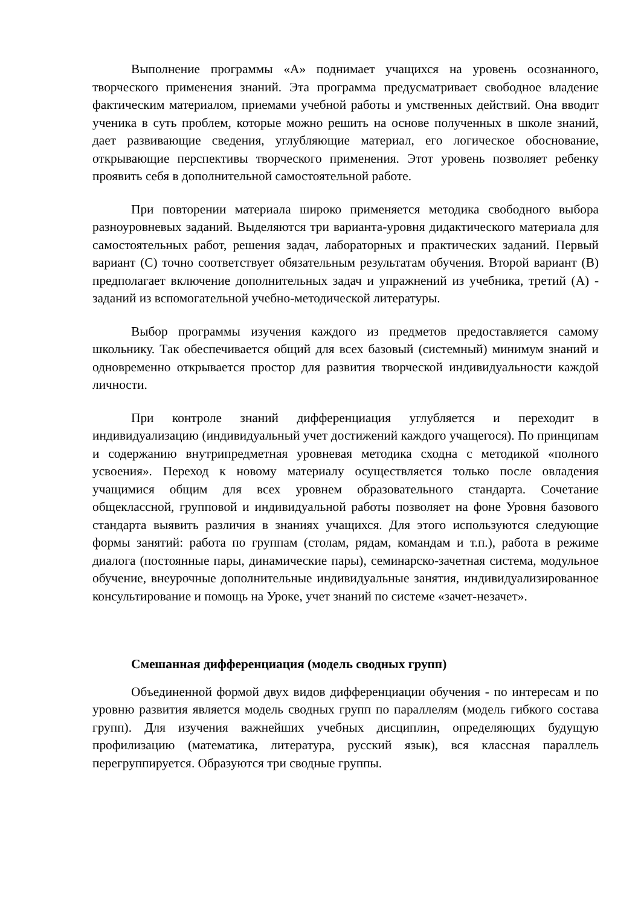Выполнение программы «А» поднимает учащихся на уровень осознанного, творческого применения знаний. Эта программа предусматривает свободное владение фактическим материалом, приемами учебной работы и умственных действий. Она вводит ученика в суть проблем, которые можно решить на основе полученных в школе знаний, дает развивающие сведения, углубляющие материал, его логическое обоснование, открывающие перспективы творческого применения. Этот уровень позволяет ребенку проявить себя в дополнительной самостоятельной работе.
При повторении материала широко применяется методика свободного выбора разноуровневых заданий. Выделяются три варианта-уровня дидактического материала для самостоятельных работ, решения задач, лабораторных и практических заданий. Первый вариант (С) точно соответствует обязательным результатам обучения. Второй вариант (В) предполагает включение дополнительных задач и упражнений из учебника, третий (А) - заданий из вспомогательной учебно-методической литературы.
Выбор программы изучения каждого из предметов предоставляется самому школьнику. Так обеспечивается общий для всех базовый (системный) минимум знаний и одновременно открывается простор для развития творческой индивидуальности каждой личности.
При контроле знаний дифференциация углубляется и переходит в индивидуализацию (индивидуальный учет достижений каждого учащегося). По принципам и содержанию внутрипредметная уровневая методика сходна с методикой «полного усвоения». Переход к новому материалу осуществляется только после овладения учащимися общим для всех уровнем образовательного стандарта. Сочетание общеклассной, групповой и индивидуальной работы позволяет на фоне Уровня базового стандарта выявить различия в знаниях учащихся. Для этого используются следующие формы занятий: работа по группам (столам, рядам, командам и т.п.), работа в режиме диалога (постоянные пары, динамические пары), семинарско-зачетная система, модульное обучение, внеурочные дополнительные индивидуальные занятия, индивидуализированное консультирование и помощь на Уроке, учет знаний по системе «зачет-незачет».
Смешанная дифференциация (модель сводных групп)
Объединенной формой двух видов дифференциации обучения - по интересам и по уровню развития является модель сводных групп по параллелям (модель гибкого состава групп). Для изучения важнейших учебных дисциплин, определяющих будущую профилизацию (математика, литература, русский язык), вся классная параллель перегруппируется. Образуются три сводные группы.